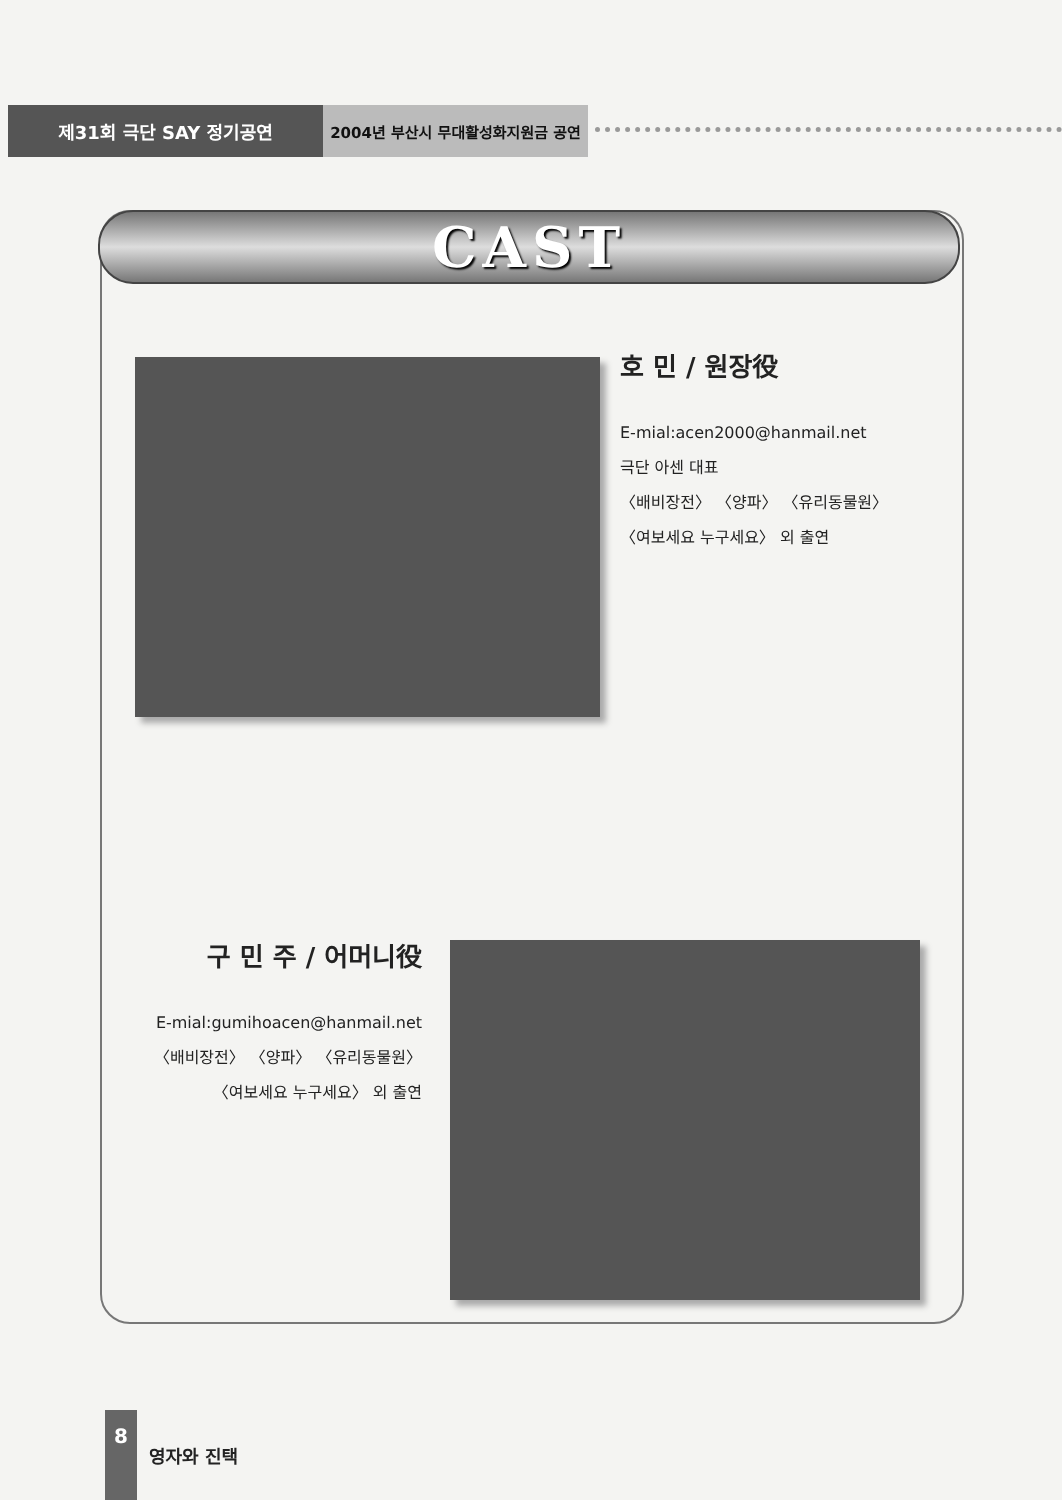제31회 극단 SAY 정기공연
2004년 부산시 무대활성화지원금 공연
CAST
호 민 / 원장役
E-mial:acen2000@hanmail.net
극단 아센 대표
〈배비장전〉 〈양파〉 〈유리동물원〉
〈여보세요 누구세요〉 외 출연
구 민 주 / 어머니役
E-mial:gumihoacen@hanmail.net
〈배비장전〉 〈양파〉 〈유리동물원〉
〈여보세요 누구세요〉 외 출연
8
영자와 진택